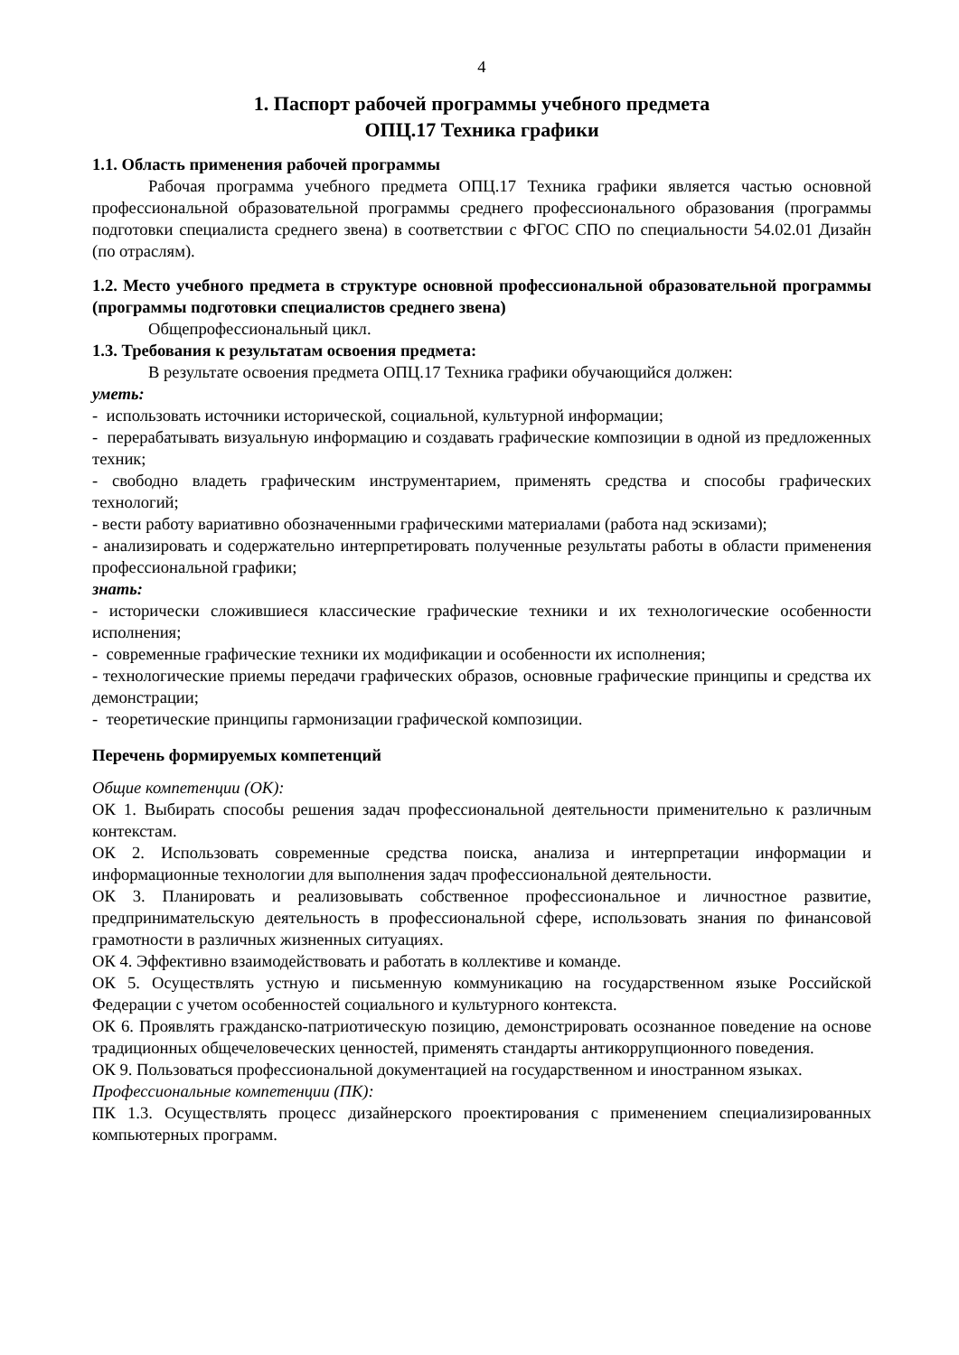4
1. Паспорт рабочей программы учебного предмета
ОПЦ.17 Техника графики
1.1. Область применения рабочей программы
Рабочая программа учебного предмета ОПЦ.17 Техника графики является частью основной профессиональной образовательной программы среднего профессионального образования (программы подготовки специалиста среднего звена) в соответствии с ФГОС СПО по специальности 54.02.01 Дизайн (по отраслям).
1.2. Место учебного предмета в структуре основной профессиональной образовательной программы (программы подготовки специалистов среднего звена)
Общепрофессиональный цикл.
1.3. Требования к результатам освоения предмета:
В результате освоения предмета ОПЦ.17 Техника графики обучающийся должен:
уметь:
- использовать источники исторической, социальной, культурной информации;
- перерабатывать визуальную информацию и создавать графические композиции в одной из предложенных техник;
- свободно владеть графическим инструментарием, применять средства и способы графических технологий;
- вести работу вариативно обозначенными графическими материалами (работа над эскизами);
- анализировать и содержательно интерпретировать полученные результаты работы в области применения профессиональной графики;
знать:
- исторически сложившиеся классические графические техники и их технологические особенности исполнения;
- современные графические техники их модификации и особенности их исполнения;
- технологические приемы передачи графических образов, основные графические принципы и средства их демонстрации;
- теоретические принципы гармонизации графической композиции.
Перечень формируемых компетенций
Общие компетенции (ОК):
ОК 1. Выбирать способы решения задач профессиональной деятельности применительно к различным контекстам.
ОК 2. Использовать современные средства поиска, анализа и интерпретации информации и информационные технологии для выполнения задач профессиональной деятельности.
ОК 3. Планировать и реализовывать собственное профессиональное и личностное развитие, предпринимательскую деятельность в профессиональной сфере, использовать знания по финансовой грамотности в различных жизненных ситуациях.
ОК 4. Эффективно взаимодействовать и работать в коллективе и команде.
ОК 5. Осуществлять устную и письменную коммуникацию на государственном языке Российской Федерации с учетом особенностей социального и культурного контекста.
ОК 6. Проявлять гражданско-патриотическую позицию, демонстрировать осознанное поведение на основе традиционных общечеловеческих ценностей, применять стандарты антикоррупционного поведения.
ОК 9. Пользоваться профессиональной документацией на государственном и иностранном языках.
Профессиональные компетенции (ПК):
ПК 1.3. Осуществлять процесс дизайнерского проектирования с применением специализированных компьютерных программ.